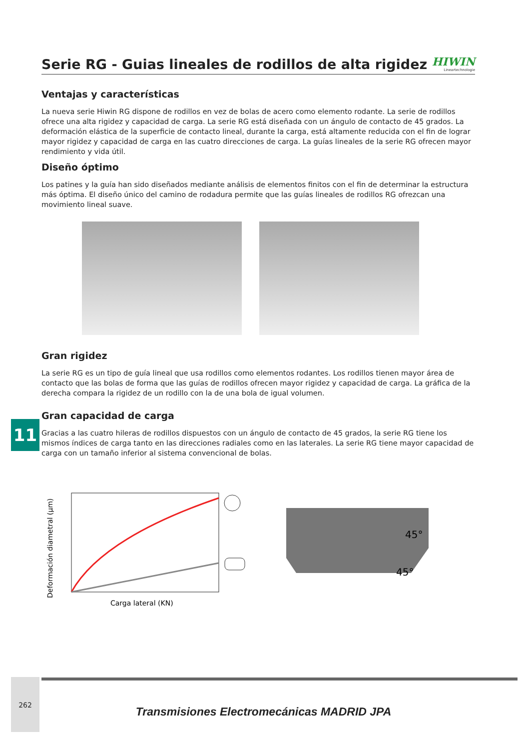Serie RG - Guias lineales de rodillos de alta rigidez
HIWIN
Lineartechnologie
Ventajas y características
La nueva serie Hiwin RG dispone de rodillos en vez de bolas de acero como elemento rodante. La serie de rodillos ofrece una alta rigidez y capacidad de carga. La serie RG está diseñada con un ángulo de contacto de 45 grados. La deformación elástica de la superficie de contacto lineal, durante la carga, está altamente reducida con el fin de lograr mayor rigidez y capacidad de carga en las cuatro direcciones de carga. La guías lineales de la serie RG ofrecen mayor rendimiento y vida útil.
Diseño óptimo
Los patines y la guía han sido diseñados mediante análisis de elementos finitos con el fin de determinar la estructura más óptima. El diseño único del camino de rodadura permite que las guías lineales de rodillos RG ofrezcan una movimiento lineal suave.
Gran rigidez
La serie RG es un tipo de guía lineal que usa rodillos como elementos rodantes. Los rodillos tienen mayor área de contacto que las bolas de forma que las guías de rodillos ofrecen mayor rigidez y capacidad de carga. La gráfica de la derecha compara la rigidez de un rodillo con la de una bola de igual volumen.
Gran capacidad de carga
Gracias a las cuatro hileras de rodillos dispuestos con un ángulo de contacto de 45 grados, la serie RG tiene los mismos índices de carga tanto en las direcciones radiales como en las laterales. La serie RG tiene mayor capacidad de carga con un tamaño inferior al sistema convencional de bolas.
Deformación diametral (µm)
Carga lateral (KN)
45°
45°
11
262
Transmisiones Electromecánicas MADRID JPA